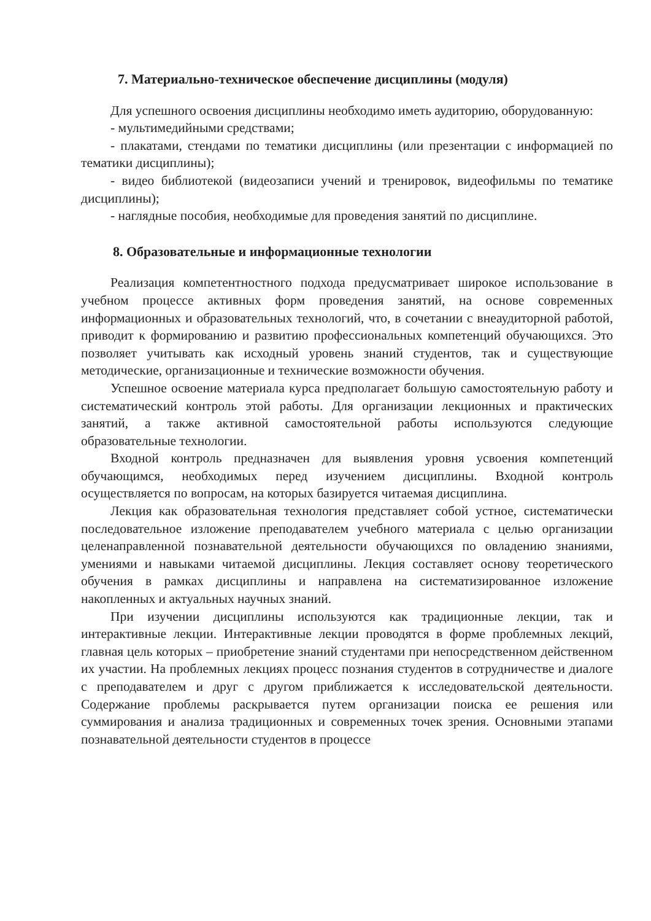7. Материально-техническое обеспечение дисциплины (модуля)
Для успешного освоения дисциплины необходимо иметь аудиторию, оборудованную:
- мультимедийными средствами;
- плакатами, стендами по тематики дисциплины (или презентации с информацией по тематики дисциплины);
- видео библиотекой (видеозаписи учений и тренировок, видеофильмы по тематике дисциплины);
- наглядные пособия, необходимые для проведения занятий по дисциплине.
8. Образовательные и информационные технологии
Реализация компетентностного подхода предусматривает широкое использование в учебном процессе активных форм проведения занятий, на основе современных информационных и образовательных технологий, что, в сочетании с внеаудиторной работой, приводит к формированию и развитию профессиональных компетенций обучающихся. Это позволяет учитывать как исходный уровень знаний студентов, так и существующие методические, организационные и технические возможности обучения.
Успешное освоение материала курса предполагает большую самостоятельную работу и систематический контроль этой работы. Для организации лекционных и практических занятий, а также активной самостоятельной работы используются следующие образовательные технологии.
Входной контроль предназначен для выявления уровня усвоения компетенций обучающимся, необходимых перед изучением дисциплины. Входной контроль осуществляется по вопросам, на которых базируется читаемая дисциплина.
Лекция как образовательная технология представляет собой устное, систематически последовательное изложение преподавателем учебного материала с целью организации целенаправленной познавательной деятельности обучающихся по овладению знаниями, умениями и навыками читаемой дисциплины. Лекция составляет основу теоретического обучения в рамках дисциплины и направлена на систематизированное изложение накопленных и актуальных научных знаний.
При изучении дисциплины используются как традиционные лекции, так и интерактивные лекции. Интерактивные лекции проводятся в форме проблемных лекций, главная цель которых – приобретение знаний студентами при непосредственном действенном их участии. На проблемных лекциях процесс познания студентов в сотрудничестве и диалоге с преподавателем и друг с другом приближается к исследовательской деятельности. Содержание проблемы раскрывается путем организации поиска ее решения или суммирования и анализа традиционных и современных точек зрения. Основными этапами познавательной деятельности студентов в процессе